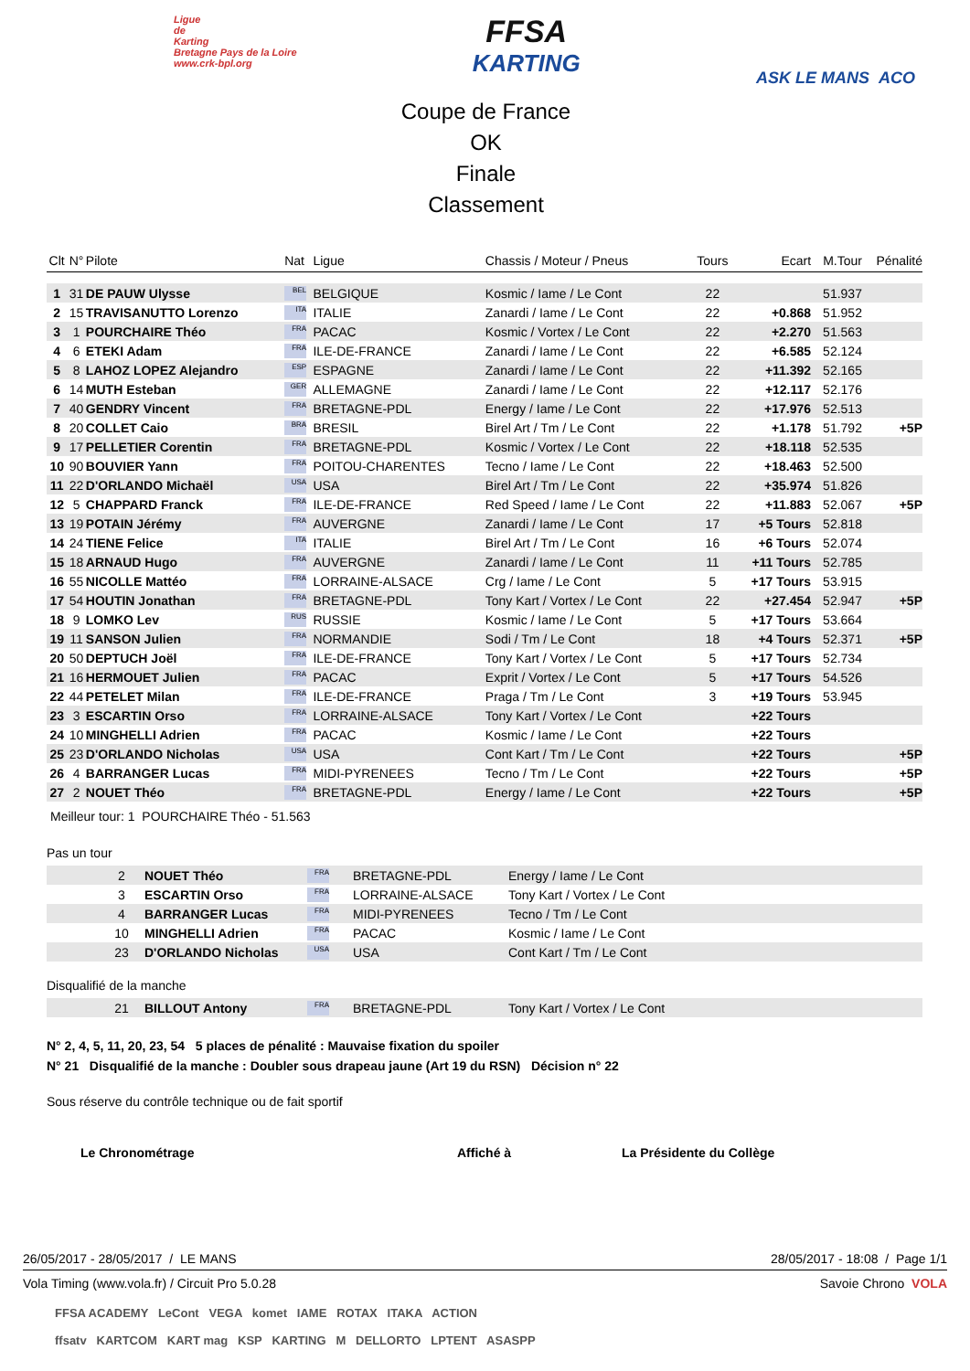Ligue
de
Karting
Bretagne Pays de la Loire
www.crk-bpl.org
FFSA
KARTING
ASK LE MANS ACO
Coupe de France
OK
Finale
Classement
| Clt | N° | Pilote | Nat | Ligue | Chassis / Moteur / Pneus | Tours | Ecart | M.Tour | Pénalité |
| --- | --- | --- | --- | --- | --- | --- | --- | --- | --- |
| 1 | 31 | DE PAUW Ulysse | BEL | BELGIQUE | Kosmic / Iame / Le Cont | 22 | | 51.937 | |
| 2 | 15 | TRAVISANUTTO Lorenzo | ITA | ITALIE | Zanardi / Iame / Le Cont | 22 | +0.868 | 51.952 | |
| 3 | 1 | POURCHAIRE Théo | FRA | PACAC | Kosmic / Vortex / Le Cont | 22 | +2.270 | 51.563 | |
| 4 | 6 | ETEKI Adam | FRA | ILE-DE-FRANCE | Zanardi / Iame / Le Cont | 22 | +6.585 | 52.124 | |
| 5 | 8 | LAHOZ LOPEZ Alejandro | ESP | ESPAGNE | Zanardi / Iame / Le Cont | 22 | +11.392 | 52.165 | |
| 6 | 14 | MUTH Esteban | GER | ALLEMAGNE | Zanardi / Iame / Le Cont | 22 | +12.117 | 52.176 | |
| 7 | 40 | GENDRY Vincent | FRA | BRETAGNE-PDL | Energy / Iame / Le Cont | 22 | +17.976 | 52.513 | |
| 8 | 20 | COLLET Caio | BRA | BRESIL | Birel Art / Tm / Le Cont | 22 | +1.178 | 51.792 | +5P |
| 9 | 17 | PELLETIER Corentin | FRA | BRETAGNE-PDL | Kosmic / Vortex / Le Cont | 22 | +18.118 | 52.535 | |
| 10 | 90 | BOUVIER Yann | FRA | POITOU-CHARENTES | Tecno / Iame / Le Cont | 22 | +18.463 | 52.500 | |
| 11 | 22 | D'ORLANDO Michaël | USA | USA | Birel Art / Tm / Le Cont | 22 | +35.974 | 51.826 | |
| 12 | 5 | CHAPPARD Franck | FRA | ILE-DE-FRANCE | Red Speed / Iame / Le Cont | 22 | +11.883 | 52.067 | +5P |
| 13 | 19 | POTAIN Jérémy | FRA | AUVERGNE | Zanardi / Iame / Le Cont | 17 | +5 Tours | 52.818 | |
| 14 | 24 | TIENE Felice | ITA | ITALIE | Birel Art / Tm / Le Cont | 16 | +6 Tours | 52.074 | |
| 15 | 18 | ARNAUD Hugo | FRA | AUVERGNE | Zanardi / Iame / Le Cont | 11 | +11 Tours | 52.785 | |
| 16 | 55 | NICOLLE Mattéo | FRA | LORRAINE-ALSACE | Crg / Iame / Le Cont | 5 | +17 Tours | 53.915 | |
| 17 | 54 | HOUTIN Jonathan | FRA | BRETAGNE-PDL | Tony Kart / Vortex / Le Cont | 22 | +27.454 | 52.947 | +5P |
| 18 | 9 | LOMKO Lev | RUS | RUSSIE | Kosmic / Iame / Le Cont | 5 | +17 Tours | 53.664 | |
| 19 | 11 | SANSON Julien | FRA | NORMANDIE | Sodi / Tm / Le Cont | 18 | +4 Tours | 52.371 | +5P |
| 20 | 50 | DEPTUCH Joël | FRA | ILE-DE-FRANCE | Tony Kart / Vortex / Le Cont | 5 | +17 Tours | 52.734 | |
| 21 | 16 | HERMOUET Julien | FRA | PACAC | Exprit / Vortex / Le Cont | 5 | +17 Tours | 54.526 | |
| 22 | 44 | PETELET Milan | FRA | ILE-DE-FRANCE | Praga / Tm / Le Cont | 3 | +19 Tours | 53.945 | |
| 23 | 3 | ESCARTIN Orso | FRA | LORRAINE-ALSACE | Tony Kart / Vortex / Le Cont | | +22 Tours | | |
| 24 | 10 | MINGHELLI Adrien | FRA | PACAC | Kosmic / Iame / Le Cont | | +22 Tours | | |
| 25 | 23 | D'ORLANDO Nicholas | USA | USA | Cont Kart / Tm / Le Cont | | +22 Tours | | +5P |
| 26 | 4 | BARRANGER Lucas | FRA | MIDI-PYRENEES | Tecno / Tm / Le Cont | | +22 Tours | | +5P |
| 27 | 2 | NOUET Théo | FRA | BRETAGNE-PDL | Energy / Iame / Le Cont | | +22 Tours | | +5P |
Meilleur tour: 1 POURCHAIRE Théo - 51.563
Pas un tour
| | 2 | NOUET Théo | FRA | BRETAGNE-PDL | Energy / Iame / Le Cont |
| | 3 | ESCARTIN Orso | FRA | LORRAINE-ALSACE | Tony Kart / Vortex / Le Cont |
| | 4 | BARRANGER Lucas | FRA | MIDI-PYRENEES | Tecno / Tm / Le Cont |
| | 10 | MINGHELLI Adrien | FRA | PACAC | Kosmic / Iame / Le Cont |
| | 23 | D'ORLANDO Nicholas | USA | USA | Cont Kart / Tm / Le Cont |
Disqualifié de la manche
| | 21 | BILLOUT Antony | FRA | BRETAGNE-PDL | Tony Kart / Vortex / Le Cont |
N° 2, 4, 5, 11, 20, 23, 54 5 places de pénalité : Mauvaise fixation du spoiler
N° 21 Disqualifié de la manche : Doubler sous drapeau jaune (Art 19 du RSN) Décision n° 22
Sous réserve du contrôle technique ou de fait sportif
Le Chronométrage Affiché à La Présidente du Collège
26/05/2017 - 28/05/2017 / LE MANS 28/05/2017 - 18:08 / Page 1/1
Vola Timing (www.vola.fr) / Circuit Pro 5.0.28 Savoie Chrono VOLA
FFSA ACADEMY LeCont VEGA komet IAME ROTAX ITAKA ACTION
ffsatv KARTCOM KART mag KSP KARTING M DELLORTO LPTENT ASASPP